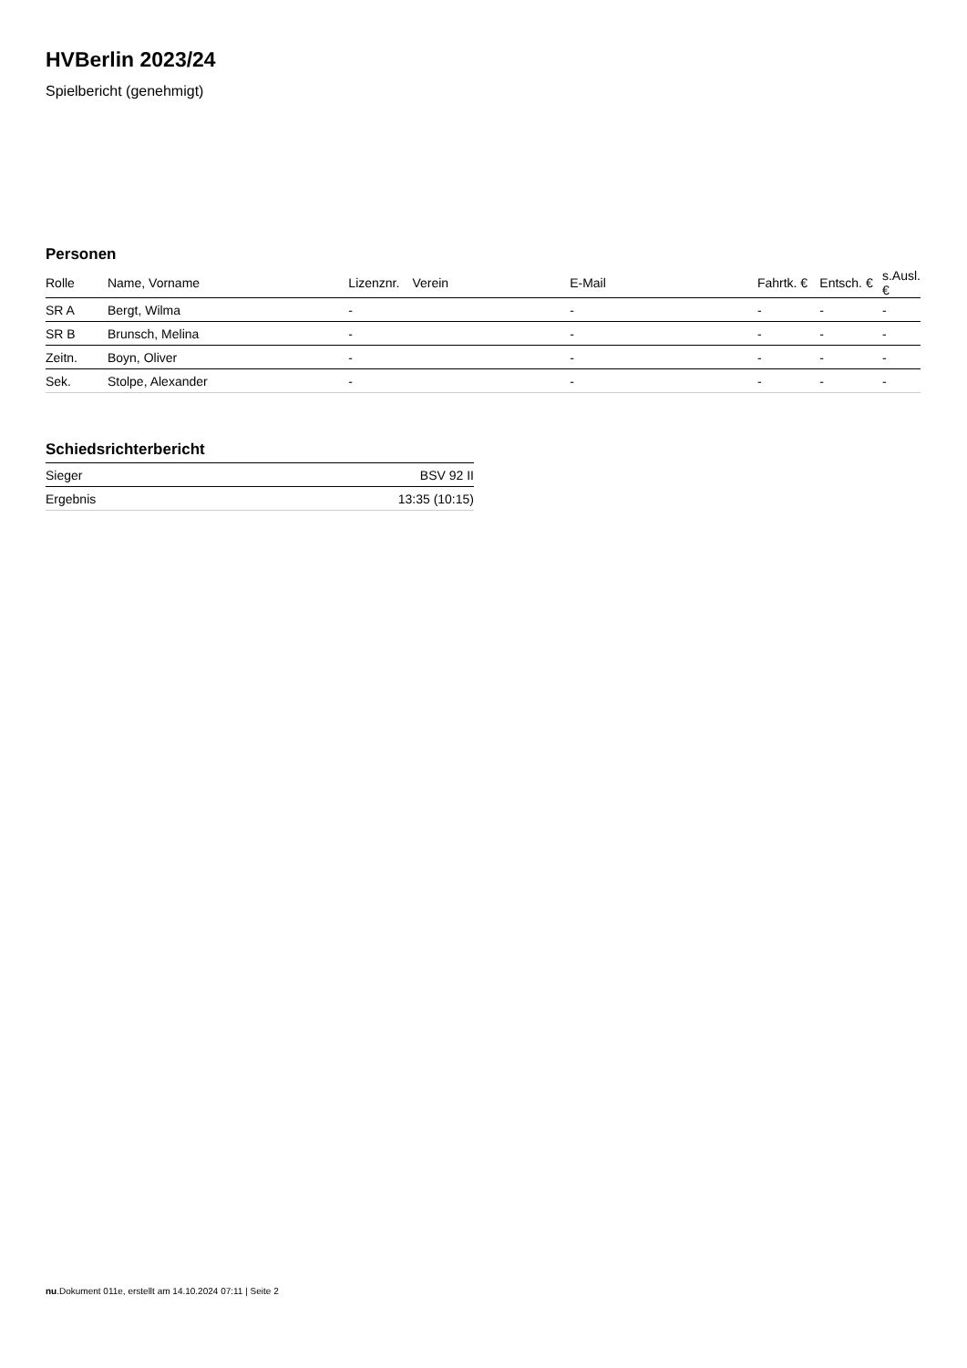HVBerlin 2023/24
Spielbericht (genehmigt)
Personen
| Rolle | Name, Vorname | Lizenznr. | Verein | E-Mail | Fahrtk. € | Entsch. € | s.Ausl. € |
| --- | --- | --- | --- | --- | --- | --- | --- |
| SR A | Bergt, Wilma | - | | - | - | - | - |
| SR B | Brunsch, Melina | - | | - | - | - | - |
| Zeitn. | Boyn, Oliver | - | | - | - | - | - |
| Sek. | Stolpe, Alexander | - | | - | - | - | - |
Schiedsrichterbericht
| Sieger | BSV 92 II |
| Ergebnis | 13:35 (10:15) |
nu.Dokument 011e, erstellt am 14.10.2024 07:11 | Seite 2